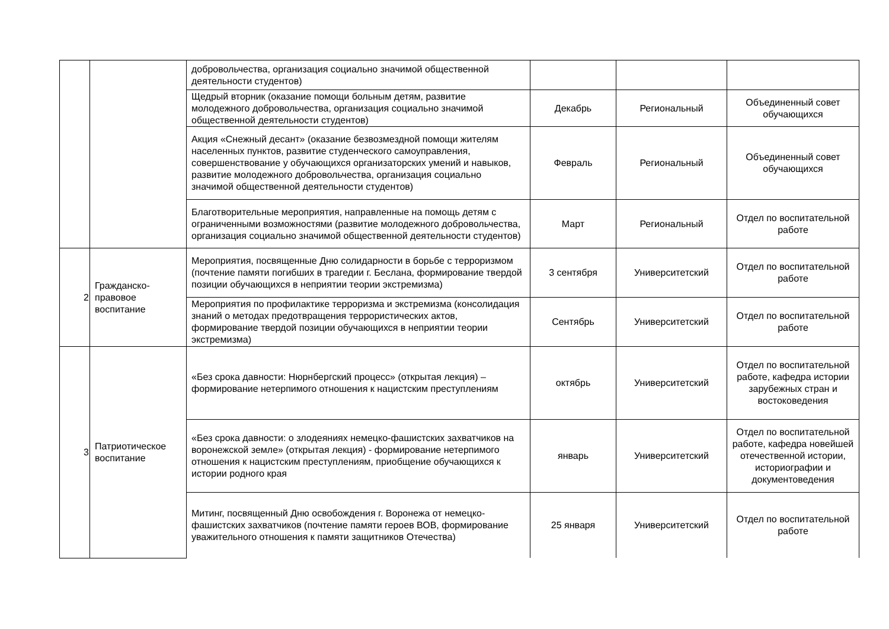| | | добровольчества, организация социально значимой общественной деятельности студентов) | | | |
| | | Щедрый вторник (оказание помощи больным детям, развитие молодежного добровольчества, организация социально значимой общественной деятельности студентов) | Декабрь | Региональный | Объединенный совет обучающихся |
| | | Акция «Снежный десант» (оказание безвозмездной помощи жителям населенных пунктов, развитие студенческого самоуправления, совершенствование у обучающихся организаторских умений и навыков, развитие молодежного добровольчества, организация социально значимой общественной деятельности студентов) | Февраль | Региональный | Объединенный совет обучающихся |
| | | Благотворительные мероприятия, направленные на помощь детям с ограниченными возможностями (развитие молодежного добровольчества, организация социально значимой общественной деятельности студентов) | Март | Региональный | Отдел по воспитательной работе |
| 2 | Гражданско-правовое воспитание | Мероприятия, посвященные Дню солидарности в борьбе с терроризмом (почтение памяти погибших в трагедии г. Беслана, формирование твердой позиции обучающихся в неприятии теории экстремизма) | 3 сентября | Университетский | Отдел по воспитательной работе |
| | | Мероприятия по профилактике терроризма и экстремизма (консолидация знаний о методах предотвращения террористических актов, формирование твердой позиции обучающихся в неприятии теории экстремизма) | Сентябрь | Университетский | Отдел по воспитательной работе |
| 3 | Патриотическое воспитание | «Без срока давности: Нюрнбергский процесс» (открытая лекция) – формирование нетерпимого отношения к нацистским преступлениям | октябрь | Университетский | Отдел по воспитательной работе, кафедра истории зарубежных стран и востоковедения |
| | | «Без срока давности: о злодеяниях немецко-фашистских захватчиков на воронежской земле» (открытая лекция) - формирование нетерпимого отношения к нацистским преступлениям, приобщение обучающихся к истории родного края | январь | Университетский | Отдел по воспитательной работе, кафедра новейшей отечественной истории, историографии и документоведения |
| | | Митинг, посвященный Дню освобождения г. Воронежа от немецко-фашистских захватчиков (почтение памяти героев ВОВ, формирование уважительного отношения к памяти защитников Отечества) | 25 января | Университетский | Отдел по воспитательной работе |